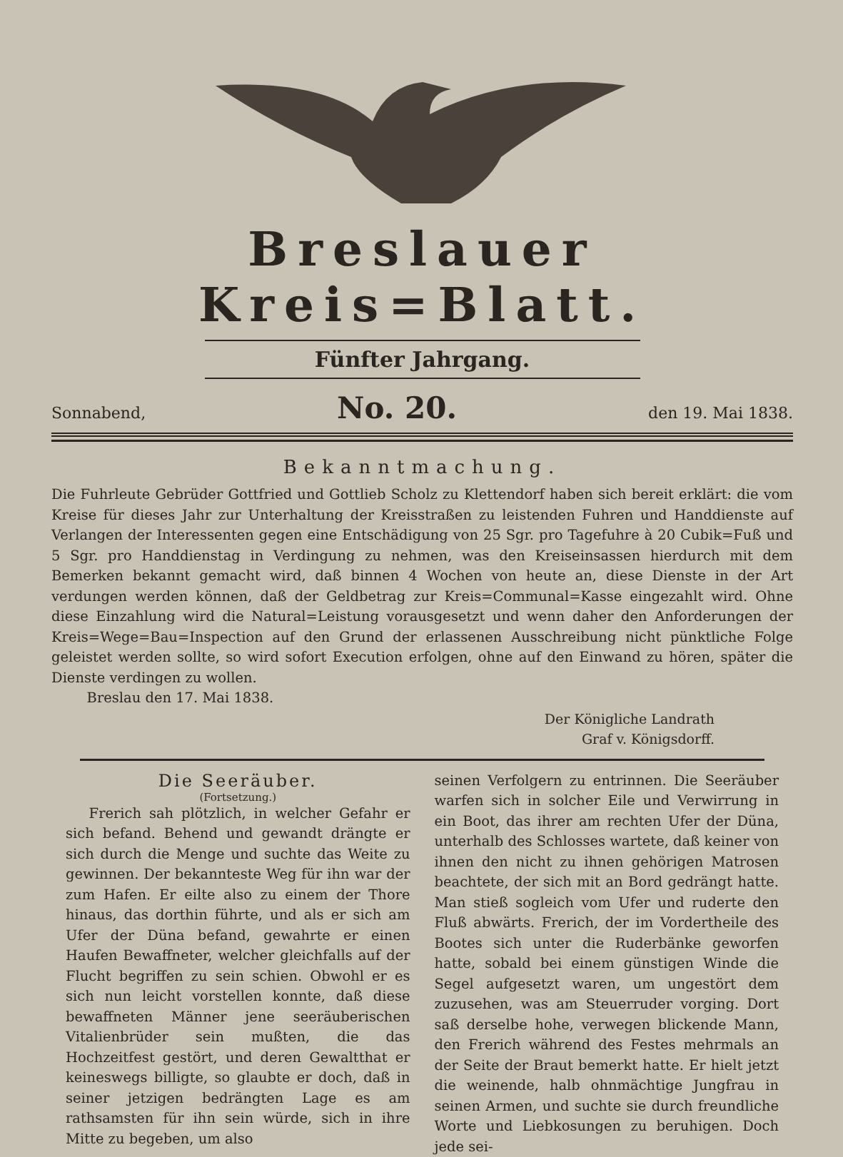Breslauer Kreis=Blatt.
Fünfter Jahrgang.
Sonnabend, No. 20. den 19. Mai 1838.
Bekanntmachung.
Die Fuhrleute Gebrüder Gottfried und Gottlieb Scholz zu Klettendorf haben sich bereit erklärt: die vom Kreise für dieses Jahr zur Unterhaltung der Kreisstraßen zu leistenden Fuhren und Handdienste auf Verlangen der Interessenten gegen eine Entschädigung von 25 Sgr. pro Tagefuhre à 20 Cubik=Fuß und 5 Sgr. pro Handdienstag in Verdingung zu nehmen, was den Kreiseinsassen hierdurch mit dem Bemerken bekannt gemacht wird, daß binnen 4 Wochen von heute an, diese Dienste in der Art verdungen werden können, daß der Geldbetrag zur Kreis=Communal=Kasse eingezahlt wird. Ohne diese Einzahlung wird die Natural=Leistung vorausgesetzt und wenn daher den Anforderungen der Kreis=Wege=Bau=Inspection auf den Grund der erlassenen Ausschreibung nicht pünktliche Folge geleistet werden sollte, so wird sofort Execution erfolgen, ohne auf den Einwand zu hören, später die Dienste verdingen zu wollen.
Breslau den 17. Mai 1838.
Der Königliche Landrath
Graf v. Königsdorff.
Die Seeräuber.
(Fortsetzung.)
Frerich sah plötzlich, in welcher Gefahr er sich befand. Behend und gewandt drängte er sich durch die Menge und suchte das Weite zu gewinnen. Der bekannteste Weg für ihn war der zum Hafen. Er eilte also zu einem der Thore hinaus, das dorthin führte, und als er sich am Ufer der Düna befand, gewahrte er einen Haufen Bewaffneter, welcher gleichfalls auf der Flucht begriffen zu sein schien. Obwohl er es sich nun leicht vorstellen konnte, daß diese bewaffneten Männer jene seeräuberischen Vitalienbrüder sein mußten, die das Hochzeitfest gestört, und deren Gewaltthat er keineswegs billigte, so glaubte er doch, daß in seiner jetzigen bedrängten Lage es am rathsamsten für ihn sein würde, sich in ihre Mitte zu begeben, um also
seinen Verfolgern zu entrinnen. Die Seeräuber warfen sich in solcher Eile und Verwirrung in ein Boot, das ihrer am rechten Ufer der Düna, unterhalb des Schlosses wartete, daß keiner von ihnen den nicht zu ihnen gehörigen Matrosen beachtete, der sich mit an Bord gedrängt hatte. Man stieß sogleich vom Ufer und ruderte den Fluß abwärts. Frerich, der im Vordertheile des Bootes sich unter die Ruderbänke geworfen hatte, sobald bei einem günstigen Winde die Segel aufgesetzt waren, um ungestört dem zuzusehen, was am Steuerruder vorging. Dort saß derselbe hohe, verwegen blickende Mann, den Frerich während des Festes mehrmals an der Seite der Braut bemerkt hatte. Er hielt jetzt die weinende, halb ohnmächtige Jungfrau in seinen Armen, und suchte sie durch freundliche Worte und Liebkosungen zu beruhigen. Doch jede sei-